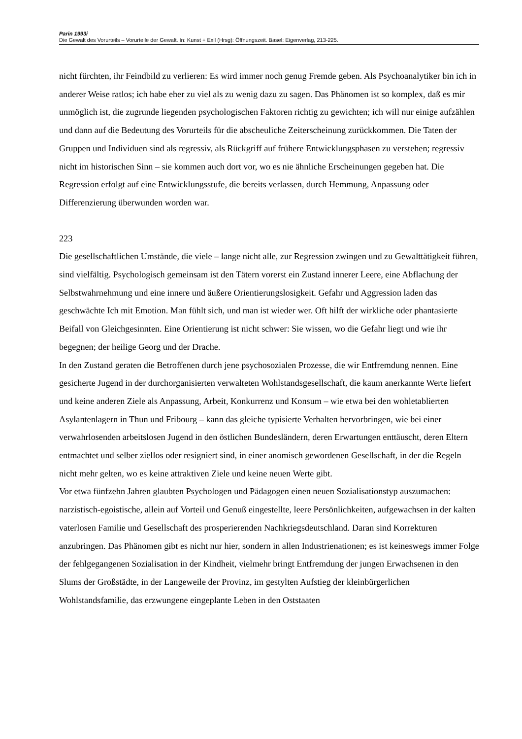Parin 1993i
Die Gewalt des Vorurteils – Vorurteile der Gewalt. In: Kunst + Exil (Hrsg): Öffnungszeit. Basel: Eigenverlag, 213-225.
nicht fürchten, ihr Feindbild zu verlieren: Es wird immer noch genug Fremde geben. Als Psychoanalytiker bin ich in anderer Weise ratlos; ich habe eher zu viel als zu wenig dazu zu sagen. Das Phänomen ist so komplex, daß es mir unmöglich ist, die zugrunde liegenden psychologischen Faktoren richtig zu gewichten; ich will nur einige aufzählen und dann auf die Bedeutung des Vorurteils für die abscheuliche Zeiterscheinung zurückkommen. Die Taten der Gruppen und Individuen sind als regressiv, als Rückgriff auf frühere Entwicklungsphasen zu verstehen; regressiv nicht im historischen Sinn – sie kommen auch dort vor, wo es nie ähnliche Erscheinungen gegeben hat. Die Regression erfolgt auf eine Entwicklungsstufe, die bereits verlassen, durch Hemmung, Anpassung oder Differenzierung überwunden worden war.
223
Die gesellschaftlichen Umstände, die viele – lange nicht alle, zur Regression zwingen und zu Gewalttätigkeit führen, sind vielfältig. Psychologisch gemeinsam ist den Tätern vorerst ein Zustand innerer Leere, eine Abflachung der Selbstwahrnehmung und eine innere und äußere Orientierungslosigkeit. Gefahr und Aggression laden das geschwächte Ich mit Emotion. Man fühlt sich, und man ist wieder wer. Oft hilft der wirkliche oder phantasierte Beifall von Gleichgesinnten. Eine Orientierung ist nicht schwer: Sie wissen, wo die Gefahr liegt und wie ihr begegnen; der heilige Georg und der Drache.
In den Zustand geraten die Betroffenen durch jene psychosozialen Prozesse, die wir Entfremdung nennen. Eine gesicherte Jugend in der durchorganisierten verwalteten Wohlstandsgesellschaft, die kaum anerkannte Werte liefert und keine anderen Ziele als Anpassung, Arbeit, Konkurrenz und Konsum – wie etwa bei den wohletablierten Asylantenlagern in Thun und Fribourg – kann das gleiche typisierte Verhalten hervorbringen, wie bei einer verwahrlosenden arbeitslosen Jugend in den östlichen Bundesländern, deren Erwartungen enttäuscht, deren Eltern entmachtet und selber ziellos oder resigniert sind, in einer anomisch gewordenen Gesellschaft, in der die Regeln nicht mehr gelten, wo es keine attraktiven Ziele und keine neuen Werte gibt.
Vor etwa fünfzehn Jahren glaubten Psychologen und Pädagogen einen neuen Sozialisationstyp auszumachen: narzistisch-egoistische, allein auf Vorteil und Genuß eingestellte, leere Persönlichkeiten, aufgewachsen in der kalten vaterlosen Familie und Gesellschaft des prosperierenden Nachkriegsdeutschland. Daran sind Korrekturen anzubringen. Das Phänomen gibt es nicht nur hier, sondern in allen Industrienationen; es ist keineswegs immer Folge der fehlgegangenen Sozialisation in der Kindheit, vielmehr bringt Entfremdung der jungen Erwachsenen in den Slums der Großstädte, in der Langeweile der Provinz, im gestylten Aufstieg der kleinbürgerlichen Wohlstandsfamilie, das erzwungene eingeplante Leben in den Oststaaten